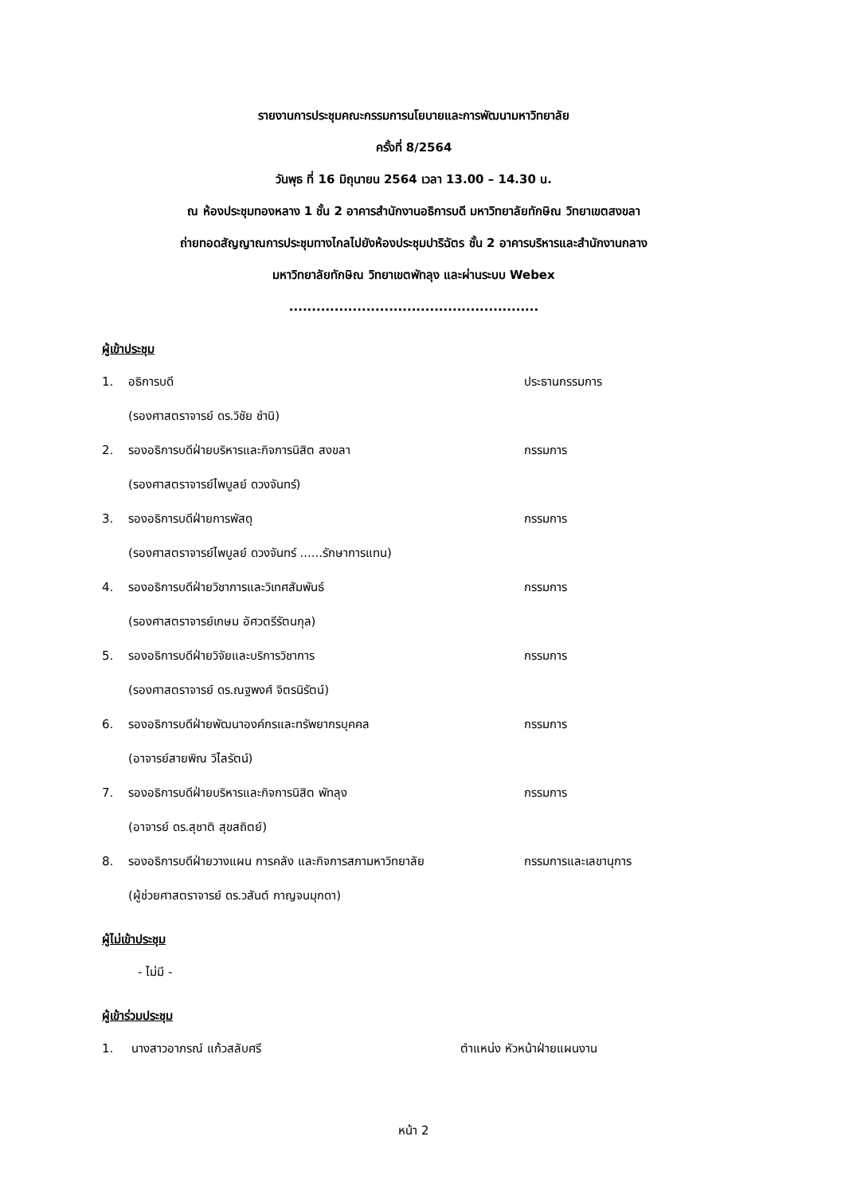รายงานการประชุมคณะกรรมการนโยบายและการพัฒนามหาวิทยาลัย
ครั้งที่ 8/2564
วันพุธ ที่ 16 มิถุนายน 2564 เวลา 13.00 – 14.30 น.
ณ ห้องประชุมทองหลาง 1 ชั้น 2 อาคารสำนักงานอธิการบดี มหาวิทยาลัยทักษิณ วิทยาเขตสงขลา
ถ่ายทอดสัญญาณการประชุมทางไกลไปยังห้องประชุมปาริฉัตร ชั้น 2 อาคารบริหารและสำนักงานกลาง
มหาวิทยาลัยทักษิณ วิทยาเขตพัทลุง และผ่านระบบ Webex
.......................................................
ผู้เข้าประชุม
1. อธิการบดี ประธานกรรมการ
(รองศาสตราจารย์ ดร.วิชัย ชำนิ)
2. รองอธิการบดีฝ่ายบริหารและกิจการนิสิต สงขลา กรรมการ
(รองศาสตราจารย์ไพบูลย์ ดวงจันทร์)
3. รองอธิการบดีฝ่ายการพัสดุ กรรมการ
(รองศาสตราจารย์ไพบูลย์ ดวงจันทร์ ......รักษาการแทน)
4. รองอธิการบดีฝ่ายวิชาการและวิเทศสัมพันธ์ กรรมการ
(รองศาสตราจารย์เกษม อัศวตรีรัตนกุล)
5. รองอธิการบดีฝ่ายวิจัยและบริการวิชาการ กรรมการ
(รองศาสตราจารย์ ดร.ณฐพงศ์ จิตรนิรัตน์)
6. รองอธิการบดีฝ่ายพัฒนาองค์กรและทรัพยากรบุคคล กรรมการ
(อาจารย์สายพิณ วิไลรัตน์)
7. รองอธิการบดีฝ่ายบริหารและกิจการนิสิต พัทลุง กรรมการ
(อาจารย์ ดร.สุชาติ สุขสถิตย์)
8. รองอธิการบดีฝ่ายวางแผน การคลัง และกิจการสภามหาวิทยาลัย กรรมการและเลขานุการ
(ผู้ช่วยศาสตราจารย์ ดร.วสันต์ กาญจนมุกดา)
ผู้ไม่เข้าประชุม
- ไม่มี -
ผู้เข้าร่วมประชุม
1. นางสาวอาภรณ์ แก้วสลับศรี ตำแหน่ง หัวหน้าฝ่ายแผนงาน
หน้า 2